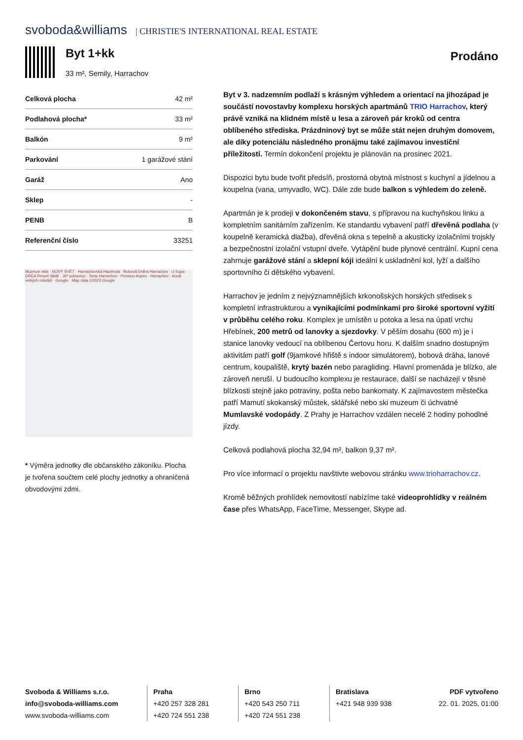svoboda&williams | CHRISTIE'S INTERNATIONAL REAL ESTATE
Byt 1+kk
33 m², Semily, Harrachov
Prodáno
| Celková plocha | 42 m² |
| Podlahová plocha* | 33 m² |
| Balkón | 9 m² |
| Parkování | 1 garážové stání |
| Garáž | Ano |
| Sklep | - |
| PENB | B |
| Referenční číslo | 33251 |
Muzeum skla · NOVÝ SVĚT · Harrachovská Hacienda · Bobová Dráha Harrachov · U Supa · OREA Resort Sklář · JIP potraviny · Tenis Harrachov · Pension Aspen · Harrachov · Areál velkých můstků · Google · Map data ©2023 Google
* Výměra jednotky dle občanského zákoníku. Plocha je tvořena součtem celé plochy jednotky a ohraničená obvodovými zdmi.
Byt v 3. nadzemním podlaží s krásným výhledem a orientací na jihozápad je součástí novostavby komplexu horských apartmánů TRIO Harrachov, který právě vzniká na klidném místě u lesa a zároveň pár kroků od centra oblíbeného střediska. Prázdninový byt se může stát nejen druhým domovem, ale díky potenciálu následného pronájmu také zajímavou investiční příležitostí. Termín dokončení projektu je plánován na prosinec 2021.
Dispozici bytu bude tvořit předsíň, prostorná obytná místnost s kuchyní a jídelnou a koupelna (vana, umyvadlo, WC). Dále zde bude balkon s výhledem do zeleně.
Apartmán je k prodeji v dokončeném stavu, s přípravou na kuchyňskou linku a kompletním sanitárním zařízením. Ke standardu vybavení patří dřevěná podlaha (v koupelně keramická dlažba), dřevěná okna s tepelně a akusticky izolačními trojskly a bezpečnostní izolační vstupní dveře. Vytápění bude plynové centrální. Kupní cena zahrnuje garážové stání a sklepní kóji ideální k uskladnění kol, lyží a dalšího sportovního či dětského vybavení.
Harrachov je jedním z nejvýznamnějších krkonošských horských středisek s kompletní infrastrukturou a vynikajícími podmínkami pro široké sportovní vyžití v průběhu celého roku. Komplex je umístěn u potoka a lesa na úpatí vrchu Hřebínek, 200 metrů od lanovky a sjezdovky. V pěším dosahu (600 m) je i stanice lanovky vedoucí na oblíbenou Čertovu horu. K dalším snadno dostupným aktivitám patří golf (9jamkové hřiště s indoor simulátorem), bobová dráha, lanové centrum, koupaliště, krytý bazén nebo paragliding. Hlavní promenáda je blízko, ale zároveň neruší. U budoucího komplexu je restaurace, další se nacházejí v těsné blízkosti stejně jako potraviny, pošta nebo bankomaty. K zajímavostem městečka patří Mamutí skokanský můstek, sklářské nebo ski muzeum či úchvatné Mumlavské vodopády. Z Prahy je Harrachov vzdálen necelé 2 hodiny pohodlné jízdy.
Celková podlahová plocha 32,94 m², balkon 9,37 m².
Pro více informací o projektu navštivte webovou stránku www.trioharrachov.cz.
Kromě běžných prohlídek nemovitostí nabízíme také videoprohlídky v reálném čase přes WhatsApp, FaceTime, Messenger, Skype ad.
Svoboda & Williams s.r.o.
info@svoboda-williams.com
www.svoboda-williams.com
Praha
+420 257 328 281
+420 724 551 238
Brno
+420 543 250 711
+420 724 551 238
Bratislava
+421 948 939 938
PDF vytvořeno
22. 01. 2025, 01:00